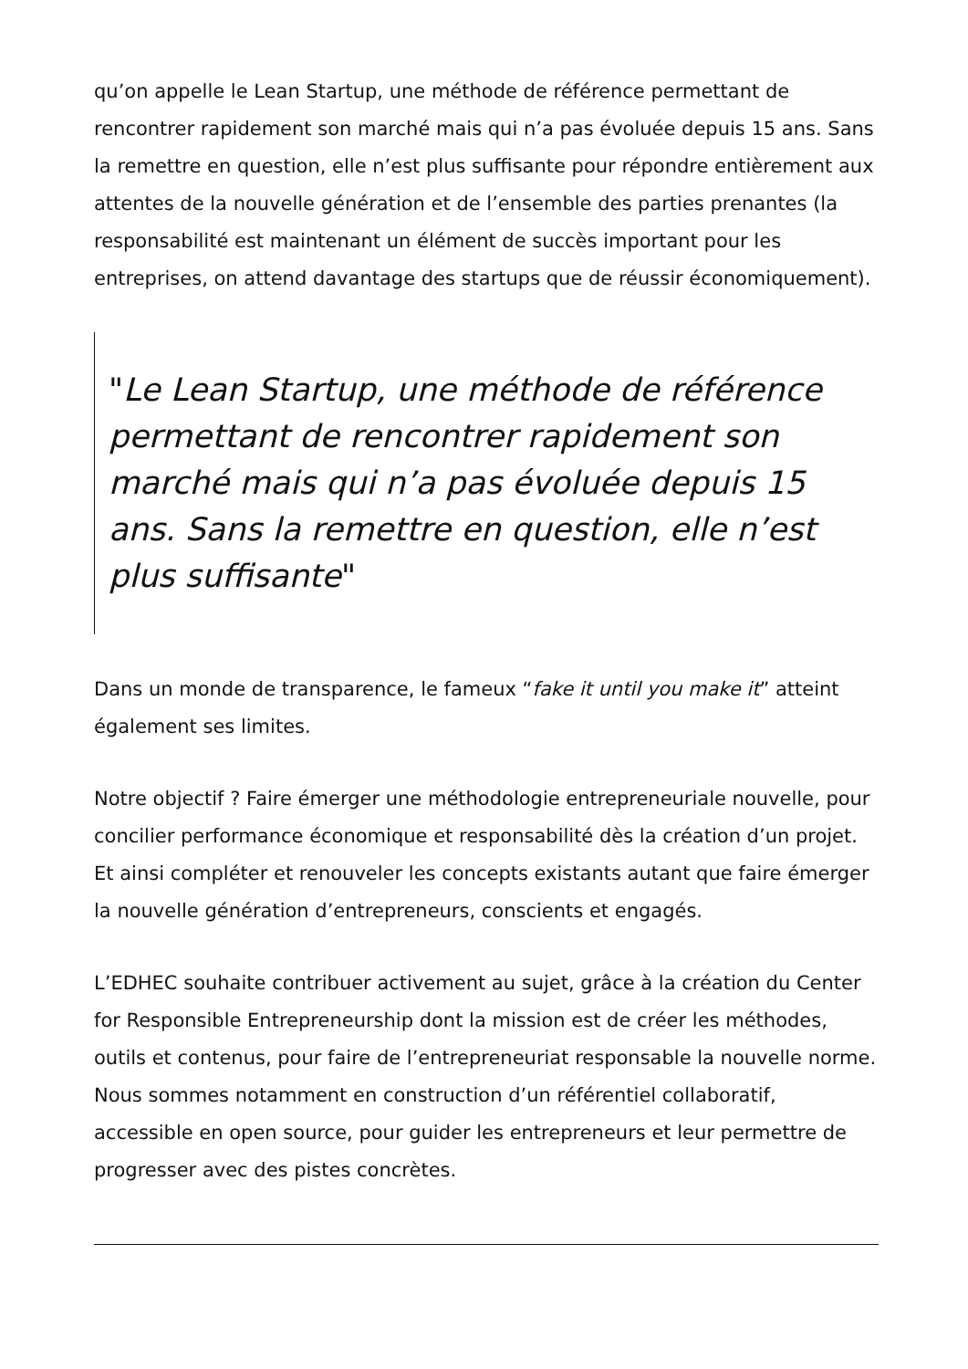qu’on appelle le Lean Startup, une méthode de référence permettant de rencontrer rapidement son marché mais qui n’a pas évoluée depuis 15 ans. Sans la remettre en question, elle n’est plus suffisante pour répondre entièrement aux attentes de la nouvelle génération et de l’ensemble des parties prenantes (la responsabilité est maintenant un élément de succès important pour les entreprises, on attend davantage des startups que de réussir économiquement).
"Le Lean Startup, une méthode de référence permettant de rencontrer rapidement son marché mais qui n’a pas évoluée depuis 15 ans. Sans la remettre en question, elle n’est plus suffisante"
Dans un monde de transparence, le fameux “fake it until you make it” atteint également ses limites.
Notre objectif ? Faire émerger une méthodologie entrepreneuriale nouvelle, pour concilier performance économique et responsabilité dès la création d’un projet. Et ainsi compléter et renouveler les concepts existants autant que faire émerger la nouvelle génération d’entrepreneurs, conscients et engagés.
L’EDHEC souhaite contribuer activement au sujet, grâce à la création du Center for Responsible Entrepreneurship dont la mission est de créer les méthodes, outils et contenus, pour faire de l’entrepreneuriat responsable la nouvelle norme. Nous sommes notamment en construction d’un référentiel collaboratif, accessible en open source, pour guider les entrepreneurs et leur permettre de progresser avec des pistes concrètes.